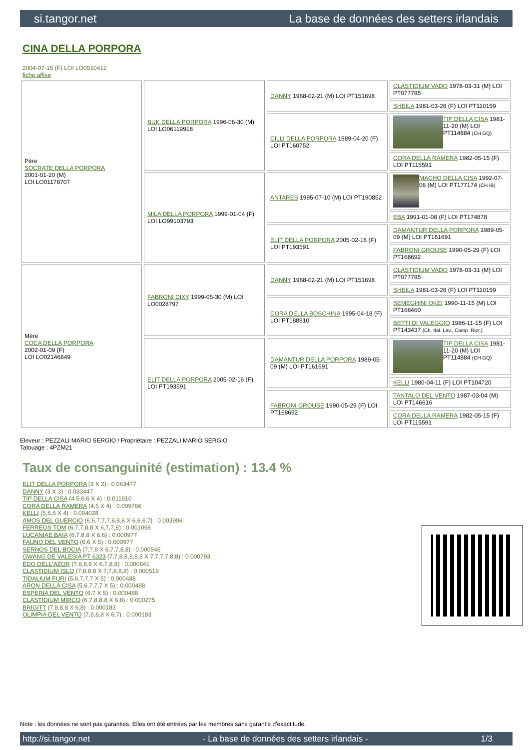si.tangor.net La base de données des setters irlandais
CINA DELLA PORPORA
2004-07-15 (F) LOI LO0510412
fiche affixe
| Père SOCRATE DELLA PORPORA 2001-01-20 (M) LOI LO01178707 | BUK DELLA PORPORA 1996-06-30 (M) LOI LO06119918 | DANNY 1988-02-21 (M) LOI PT151698 | CLASTIDIUM VADO 1978-03-31 (M) LOI PT077785 |
| | | | SHEILA 1981-03-28 (F) LOI PT110159 |
| | | CILLI DELLA PORPORA 1989-04-20 (F) LOI PT160752 | TIP DELLA CISA 1981-11-20 (M) LOI PT114884 (CH GQ) |
| | | | CORA DELLA RAMERA 1982-05-15 (F) LOI PT115591 |
| | MILA DELLA PORPORA 1999-01-04 (F) LOI LO99103793 | ANTARES 1995-07-10 (M) LOI PT190852 | MACHO DELLA CISA 1992-07-06 (M) LOI PT177174 (CH IB) |
| | | | EBA 1991-01-08 (F) LOI PT174878 |
| | | ELIT DELLA PORPORA 2005-02-16 (F) LOI PT193591 | DAMANTUR DELLA PORPORA 1989-05-09 (M) LOI PT161691 |
| | | | FABRONI GROUSE 1990-05-29 (F) LOI PT168692 |
| Mère COCA DELLA PORPORA 2002-01-09 (F) LOI LO02146849 | FABRONI DIXY 1999-05-30 (M) LOI LO0028797 | DANNY 1988-02-21 (M) LOI PT151698 | CLASTIDIUM VADO 1978-03-31 (M) LOI PT077785 |
| | | | SHEILA 1981-03-28 (F) LOI PT110159 |
| | | CORA DELLA BOSCHINA 1995-04-18 (F) LOI PT188910 | SEMEGHINI OKEI 1990-11-15 (M) LOI PT168460 |
| | | | BETTI DI VALEGGIO 1986-11-15 (F) LOI PT143437 (Ch. Ital. Lav., Camp. Ripr.) |
| | ELIT DELLA PORPORA 2005-02-16 (F) LOI PT193591 | DAMANTUR DELLA PORPORA 1989-05-09 (M) LOI PT161691 | TIP DELLA CISA 1981-11-20 (M) LOI PT114884 (CH GQ) |
| | | | KELLI 1980-04-11 (F) LOI PT104720 |
| | | FABRONI GROUSE 1990-05-29 (F) LOI PT168692 | TANTALO DEL VENTO 1987-03-04 (M) LOI PT146616 |
| | | | CORA DELLA RAMERA 1982-05-15 (F) LOI PT115591 |
Eleveur : PEZZALI MARIO SERGIO / Propriétaire : PEZZALI MARIO SERGIO
Tatouage : 4PZM21
Taux de consanguinité (estimation) : 13.4 %
ELIT DELLA PORPORA (3 X 2) : 0.063477
DANNY (3 X 3) : 0.033447
TIP DELLA CISA (4,5,6,6 X 4) : 0.011810
CORA DELLA RAMERA (4,5 X 4) : 0.009766
KELLI (5,6,6 X 4) : 0.004028
AMOS DEL GUERCIO (6,6,7,7,7,8,8,8 X 6,6,6,7) : 0.003906
FERREOS TOM (6,7,7,8,8 X 6,7,7,8) : 0.001068
LUCANIAE BAIA (6,7,8,8 X 6,6) : 0.000977
FAUNO DEL VENTO (6,6 X 5) : 0.000977
SERNOS DEL BOCIA (7,7,8 X 6,7,7,8,8) : 0.000946
GWANG DE VALESIA PT 6323 (7,7,8,8,8,8,8 X 7,7,7,7,8,8) : 0.000793
EDO DELL'AZOR (7,8,8,8 X 6,7,8,8) : 0.000641
CLASTIDIUM ISLO (7,8,8,8 X 7,7,8,8,8) : 0.000519
TIDALIUM FURI (5,6,7,7,7 X 5) : 0.000488
ARON DELLA CISA (5,6,7,7,7 X 5) : 0.000488
ESPERIA DEL VENTO (6,7 X 5) : 0.000488
CLASTIDIUM MIRCO (6,7,8,8,8 X 6,8) : 0.000275
BRIGITT (7,8,8,8 X 6,8) : 0.000183
OLIMPIA DEL VENTO (7,8,8,8 X 6,7) : 0.000183
Note : les données ne sont pas garanties. Elles ont été entrées par les membres sans garantie d'exactitude.
http://si.tangor.net - La base de données des setters irlandais - 1/3